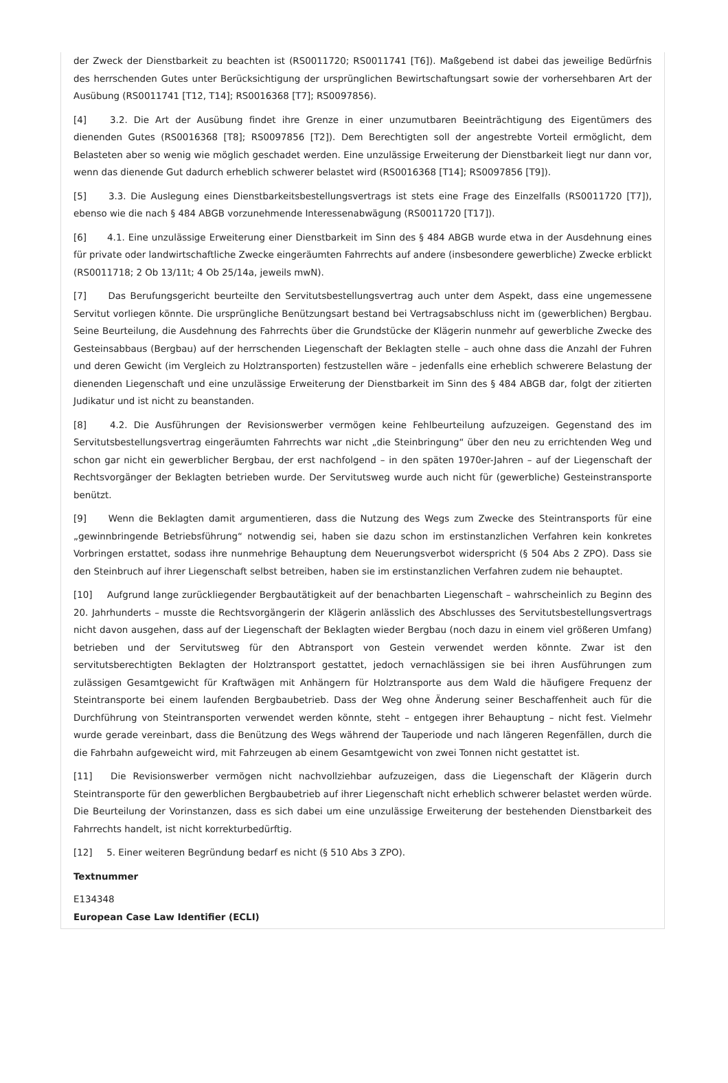der Zweck der Dienstbarkeit zu beachten ist (RS0011720; RS0011741 [T6]). Maßgebend ist dabei das jeweilige Bedürfnis des herrschenden Gutes unter Berücksichtigung der ursprünglichen Bewirtschaftungsart sowie der vorhersehbaren Art der Ausübung (RS0011741 [T12, T14]; RS0016368 [T7]; RS0097856).
[4] 3.2. Die Art der Ausübung findet ihre Grenze in einer unzumutbaren Beeinträchtigung des Eigentümers des dienenden Gutes (RS0016368 [T8]; RS0097856 [T2]). Dem Berechtigten soll der angestrebte Vorteil ermöglicht, dem Belasteten aber so wenig wie möglich geschadet werden. Eine unzulässige Erweiterung der Dienstbarkeit liegt nur dann vor, wenn das dienende Gut dadurch erheblich schwerer belastet wird (RS0016368 [T14]; RS0097856 [T9]).
[5] 3.3. Die Auslegung eines Dienstbarkeitsbestellungsvertrags ist stets eine Frage des Einzelfalls (RS0011720 [T7]), ebenso wie die nach § 484 ABGB vorzunehmende Interessenabwägung (RS0011720 [T17]).
[6] 4.1. Eine unzulässige Erweiterung einer Dienstbarkeit im Sinn des § 484 ABGB wurde etwa in der Ausdehnung eines für private oder landwirtschaftliche Zwecke eingeräumten Fahrrechts auf andere (insbesondere gewerbliche) Zwecke erblickt (RS0011718; 2 Ob 13/11t; 4 Ob 25/14a, jeweils mwN).
[7] Das Berufungsgericht beurteilte den Servitutsbestellungsvertrag auch unter dem Aspekt, dass eine ungemessene Servitut vorliegen könnte. Die ursprüngliche Benützungsart bestand bei Vertragsabschluss nicht im (gewerblichen) Bergbau. Seine Beurteilung, die Ausdehnung des Fahrrechts über die Grundstücke der Klägerin nunmehr auf gewerbliche Zwecke des Gesteinsabbaus (Bergbau) auf der herrschenden Liegenschaft der Beklagten stelle – auch ohne dass die Anzahl der Fuhren und deren Gewicht (im Vergleich zu Holztransporten) festzustellen wäre – jedenfalls eine erheblich schwerere Belastung der dienenden Liegenschaft und eine unzulässige Erweiterung der Dienstbarkeit im Sinn des § 484 ABGB dar, folgt der zitierten Judikatur und ist nicht zu beanstanden.
[8] 4.2. Die Ausführungen der Revisionswerber vermögen keine Fehlbeurteilung aufzuzeigen. Gegenstand des im Servitutsbestellungsvertrag eingeräumten Fahrrechts war nicht „die Steinbringung“ über den neu zu errichtenden Weg und schon gar nicht ein gewerblicher Bergbau, der erst nachfolgend – in den späten 1970er-Jahren – auf der Liegenschaft der Rechtsvorgänger der Beklagten betrieben wurde. Der Servitutsweg wurde auch nicht für (gewerbliche) Gesteinstransporte benützt.
[9] Wenn die Beklagten damit argumentieren, dass die Nutzung des Wegs zum Zwecke des Steintransports für eine „gewinnbringende Betriebsführung“ notwendig sei, haben sie dazu schon im erstinstanzlichen Verfahren kein konkretes Vorbringen erstattet, sodass ihre nunmehrige Behauptung dem Neuerungsverbot widerspricht (§ 504 Abs 2 ZPO). Dass sie den Steinbruch auf ihrer Liegenschaft selbst betreiben, haben sie im erstinstanzlichen Verfahren zudem nie behauptet.
[10] Aufgrund lange zurückliegender Bergbautätigkeit auf der benachbarten Liegenschaft – wahrscheinlich zu Beginn des 20. Jahrhunderts – musste die Rechtsvorgängerin der Klägerin anlässlich des Abschlusses des Servitutsbestellungsvertrags nicht davon ausgehen, dass auf der Liegenschaft der Beklagten wieder Bergbau (noch dazu in einem viel größeren Umfang) betrieben und der Servitutsweg für den Abtransport von Gestein verwendet werden könnte. Zwar ist den servitutsberechtigten Beklagten der Holztransport gestattet, jedoch vernachlässigen sie bei ihren Ausführungen zum zulässigen Gesamtgewicht für Kraftwägen mit Anhängern für Holztransporte aus dem Wald die häufigere Frequenz der Steintransporte bei einem laufenden Bergbaubetrieb. Dass der Weg ohne Änderung seiner Beschaffenheit auch für die Durchführung von Steintransporten verwendet werden könnte, steht – entgegen ihrer Behauptung – nicht fest. Vielmehr wurde gerade vereinbart, dass die Benützung des Wegs während der Tauperiode und nach längeren Regenfällen, durch die die Fahrbahn aufgeweicht wird, mit Fahrzeugen ab einem Gesamtgewicht von zwei Tonnen nicht gestattet ist.
[11] Die Revisionswerber vermögen nicht nachvollziehbar aufzuzeigen, dass die Liegenschaft der Klägerin durch Steintransporte für den gewerblichen Bergbaubetrieb auf ihrer Liegenschaft nicht erheblich schwerer belastet werden würde. Die Beurteilung der Vorinstanzen, dass es sich dabei um eine unzulässige Erweiterung der bestehenden Dienstbarkeit des Fahrrechts handelt, ist nicht korrekturbedürftig.
[12] 5. Einer weiteren Begründung bedarf es nicht (§ 510 Abs 3 ZPO).
Textnummer
E134348
European Case Law Identifier (ECLI)